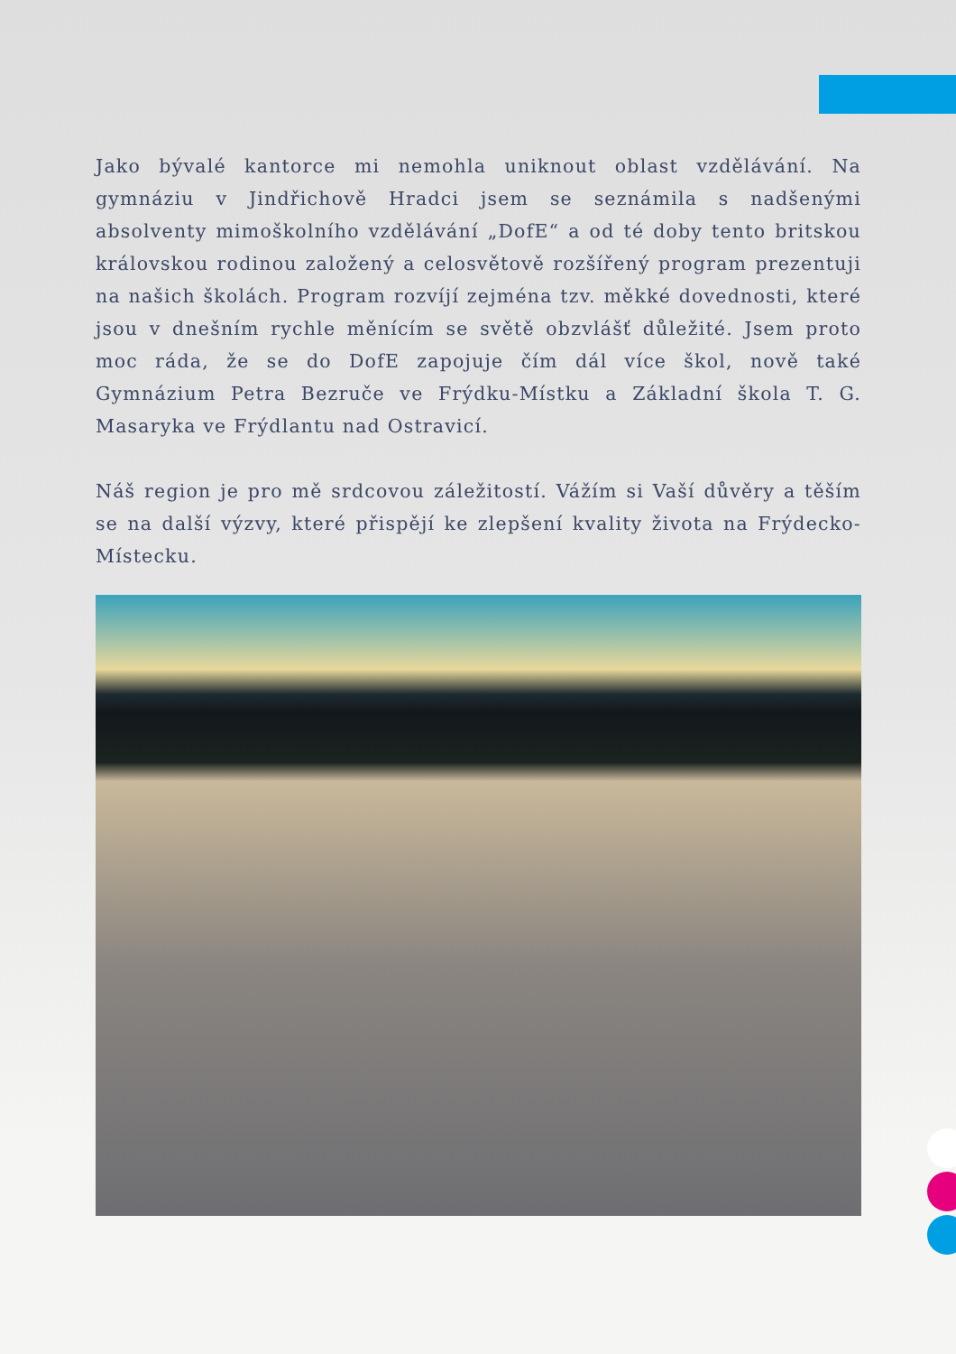Jako bývalé kantorce mi nemohla uniknout oblast vzdělávání. Na gymnáziu v Jindřichově Hradci jsem se seznámila s nadšenými absolventy mimoškolního vzdělávání „DofE“ a od té doby tento britskou královskou rodinou založený a celosvětově rozšířený program prezentuji na našich školách. Program rozvíjí zejména tzv. měkké dovednosti, které jsou v dnešním rychle měnícím se světě obzvlášť důležité. Jsem proto moc ráda, že se do DofE zapojuje čím dál více škol, nově také Gymnázium Petra Bezruče ve Frýdku-Místku a Základní škola T. G. Masaryka ve Frýdlantu nad Ostravicí.
Náš region je pro mě srdcovou záležitostí. Vážím si Vaší důvěry a těším se na další výzvy, které přispějí ke zlepšení kvality života na Frýdecko-Místecku.